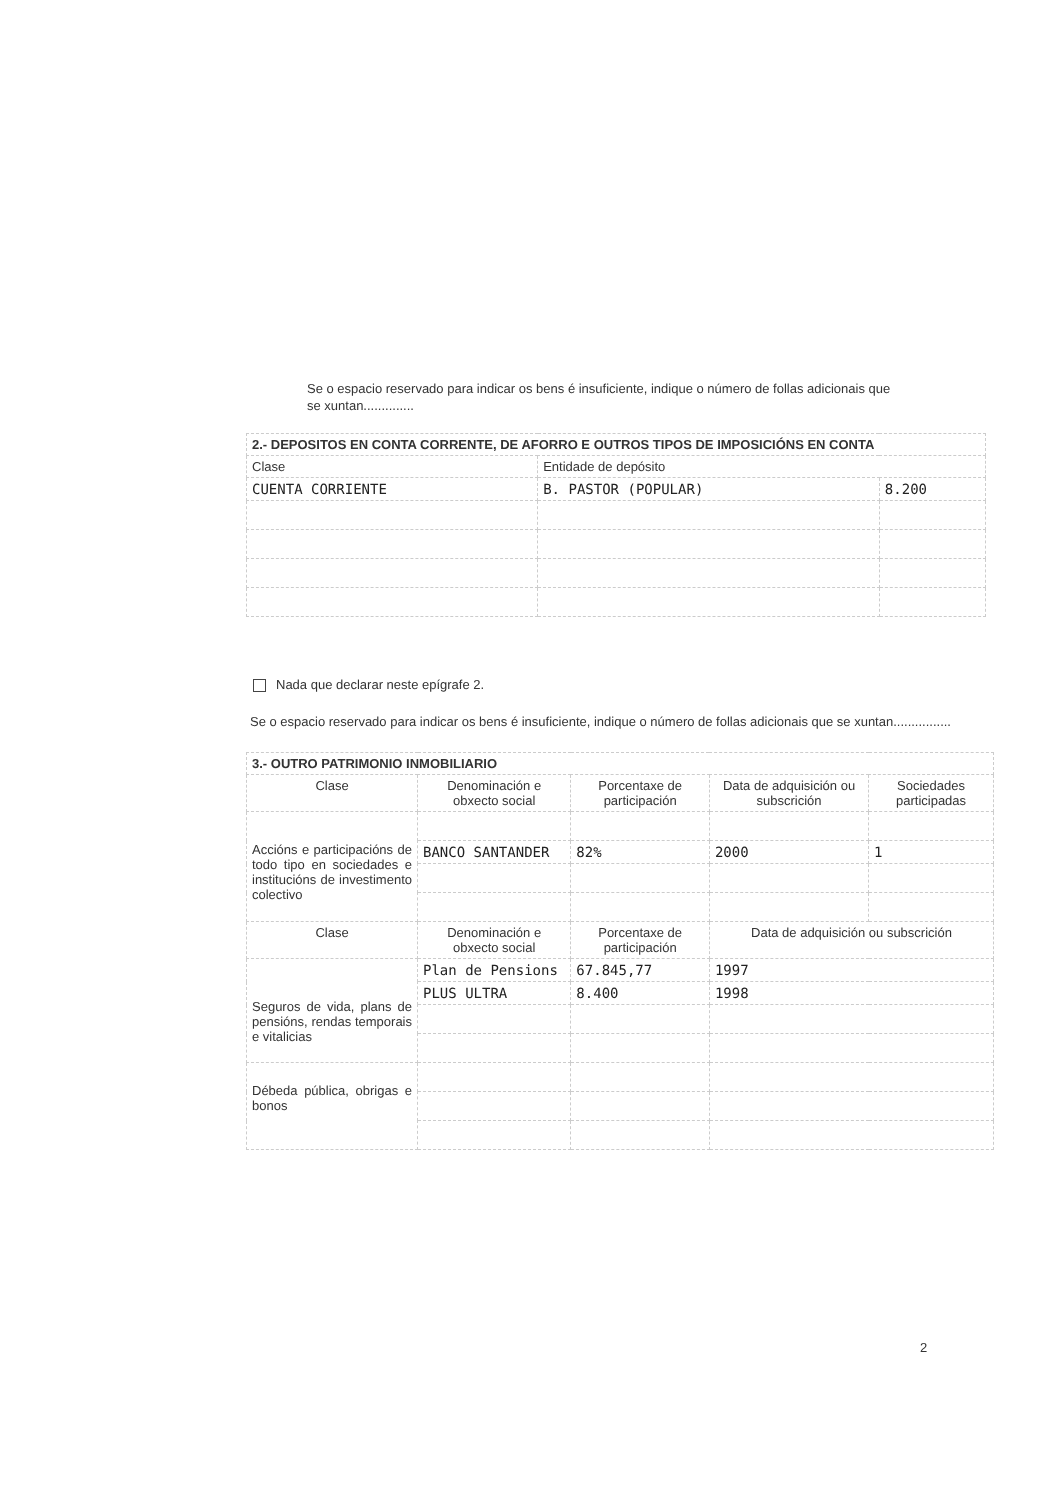Se o espacio reservado para indicar os bens é insuficiente, indique o número de follas adicionais que se xuntan..............
| 2.- DEPOSITOS EN CONTA CORRENTE, DE AFORRO E OUTROS TIPOS DE IMPOSICIÓNS EN CONTA | | |
| --- | --- | --- |
| Clase | Entidade de depósito | |
| CUENTA CORRIENTE | B. PASTOR (POPULAR) | 8.200 |
Nada que declarar neste epígrafe 2.
Se o espacio reservado para indicar os bens é insuficiente, indique o número de follas adicionais que se xuntan................
| 3.- OUTRO PATRIMONIO INMOBILIARIO | | | | |
| --- | --- | --- | --- | --- |
| Clase | Denominación e obxecto social | Porcentaxe de participación | Data de adquisición ou subscrición | Sociedades participadas |
| Accións e participacións de todo tipo en sociedades e institucións de investimento colectivo | | | | |
| | BANCO SANTANDER | 82% | 2000 | 1 |
| Clase | Denominación e obxecto social | Porcentaxe de participación | Data de adquisición ou subscrición | |
| Seguros de vida, plans de pensións, rendas temporais e vitalicias | Plan de Pensions | 67.845,77 | 1997 | |
| | PLUS ULTRA | 8.400 | 1998 | |
| Débeda pública, obrigas e bonos | | | | |
2